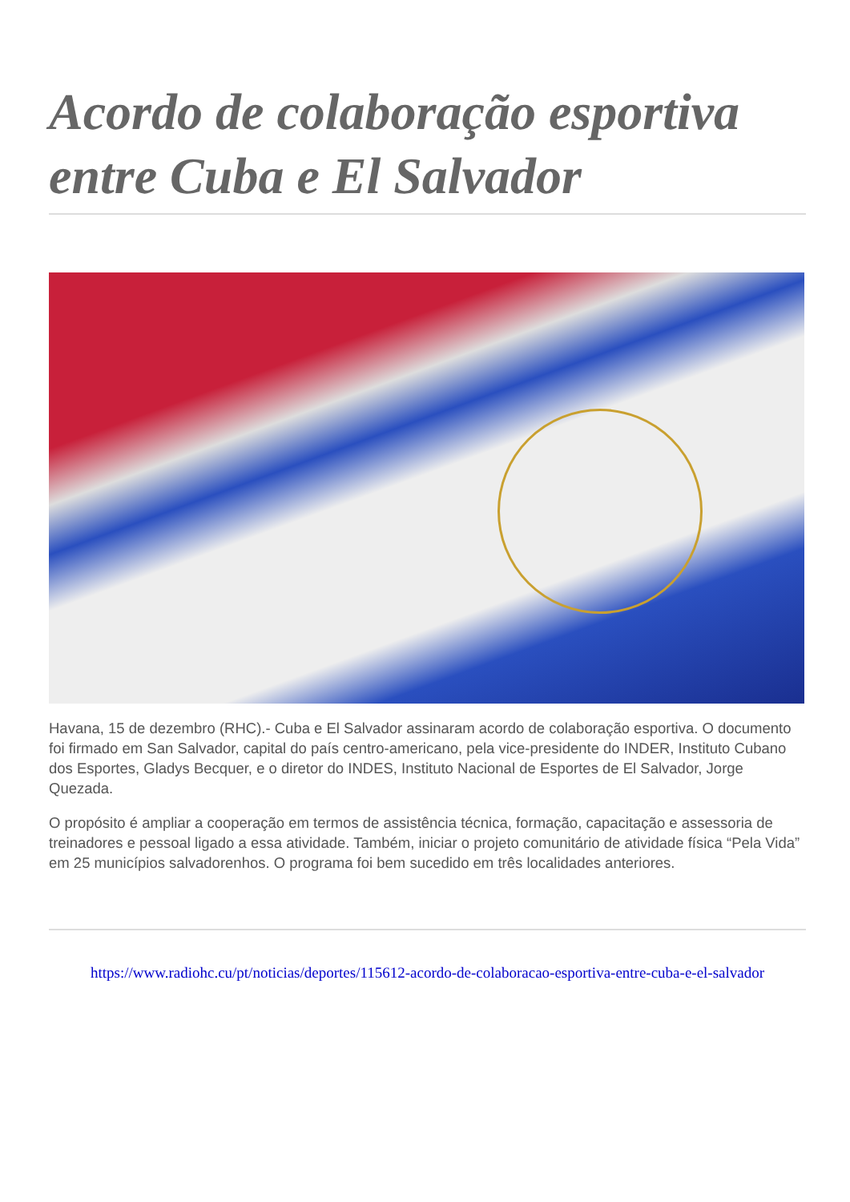Acordo de colaboração esportiva entre Cuba e El Salvador
Havana, 15 de dezembro (RHC).- Cuba e El Salvador assinaram acordo de colaboração esportiva. O documento foi firmado em San Salvador, capital do país centro-americano, pela vice-presidente do INDER, Instituto Cubano dos Esportes, Gladys Becquer, e o diretor do INDES, Instituto Nacional de Esportes de El Salvador, Jorge Quezada.
O propósito é ampliar a cooperação em termos de assistência técnica, formação, capacitação e assessoria de treinadores e pessoal ligado a essa atividade. Também, iniciar o projeto comunitário de atividade física “Pela Vida” em 25 municípios salvadorenhos. O programa foi bem sucedido em três localidades anteriores.
https://www.radiohc.cu/pt/noticias/deportes/115612-acordo-de-colaboracao-esportiva-entre-cuba-e-el-salvador